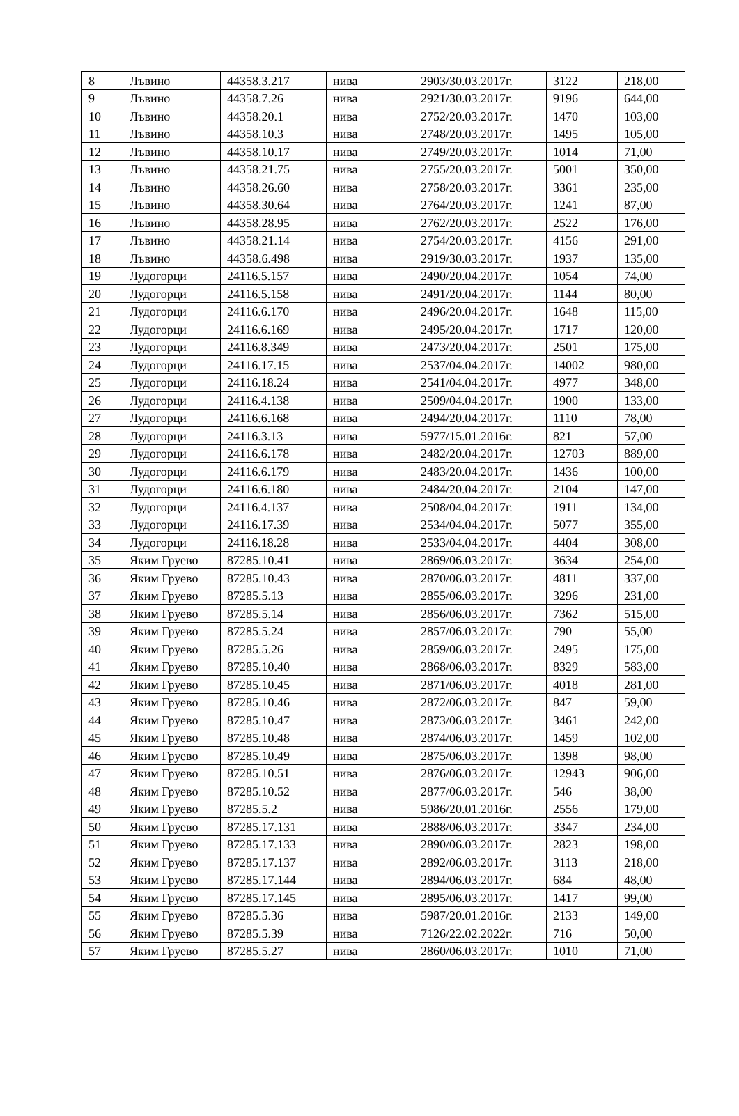| 8 | Лъвино | 44358.3.217 | нива | 2903/30.03.2017г. | 3122 | 218,00 |
| 9 | Лъвино | 44358.7.26 | нива | 2921/30.03.2017г. | 9196 | 644,00 |
| 10 | Лъвино | 44358.20.1 | нива | 2752/20.03.2017г. | 1470 | 103,00 |
| 11 | Лъвино | 44358.10.3 | нива | 2748/20.03.2017г. | 1495 | 105,00 |
| 12 | Лъвино | 44358.10.17 | нива | 2749/20.03.2017г. | 1014 | 71,00 |
| 13 | Лъвино | 44358.21.75 | нива | 2755/20.03.2017г. | 5001 | 350,00 |
| 14 | Лъвино | 44358.26.60 | нива | 2758/20.03.2017г. | 3361 | 235,00 |
| 15 | Лъвино | 44358.30.64 | нива | 2764/20.03.2017г. | 1241 | 87,00 |
| 16 | Лъвино | 44358.28.95 | нива | 2762/20.03.2017г. | 2522 | 176,00 |
| 17 | Лъвино | 44358.21.14 | нива | 2754/20.03.2017г. | 4156 | 291,00 |
| 18 | Лъвино | 44358.6.498 | нива | 2919/30.03.2017г. | 1937 | 135,00 |
| 19 | Лудогорци | 24116.5.157 | нива | 2490/20.04.2017г. | 1054 | 74,00 |
| 20 | Лудогорци | 24116.5.158 | нива | 2491/20.04.2017г. | 1144 | 80,00 |
| 21 | Лудогорци | 24116.6.170 | нива | 2496/20.04.2017г. | 1648 | 115,00 |
| 22 | Лудогорци | 24116.6.169 | нива | 2495/20.04.2017г. | 1717 | 120,00 |
| 23 | Лудогорци | 24116.8.349 | нива | 2473/20.04.2017г. | 2501 | 175,00 |
| 24 | Лудогорци | 24116.17.15 | нива | 2537/04.04.2017г. | 14002 | 980,00 |
| 25 | Лудогорци | 24116.18.24 | нива | 2541/04.04.2017г. | 4977 | 348,00 |
| 26 | Лудогорци | 24116.4.138 | нива | 2509/04.04.2017г. | 1900 | 133,00 |
| 27 | Лудогорци | 24116.6.168 | нива | 2494/20.04.2017г. | 1110 | 78,00 |
| 28 | Лудогорци | 24116.3.13 | нива | 5977/15.01.2016г. | 821 | 57,00 |
| 29 | Лудогорци | 24116.6.178 | нива | 2482/20.04.2017г. | 12703 | 889,00 |
| 30 | Лудогорци | 24116.6.179 | нива | 2483/20.04.2017г. | 1436 | 100,00 |
| 31 | Лудогорци | 24116.6.180 | нива | 2484/20.04.2017г. | 2104 | 147,00 |
| 32 | Лудогорци | 24116.4.137 | нива | 2508/04.04.2017г. | 1911 | 134,00 |
| 33 | Лудогорци | 24116.17.39 | нива | 2534/04.04.2017г. | 5077 | 355,00 |
| 34 | Лудогорци | 24116.18.28 | нива | 2533/04.04.2017г. | 4404 | 308,00 |
| 35 | Яким Груево | 87285.10.41 | нива | 2869/06.03.2017г. | 3634 | 254,00 |
| 36 | Яким Груево | 87285.10.43 | нива | 2870/06.03.2017г. | 4811 | 337,00 |
| 37 | Яким Груево | 87285.5.13 | нива | 2855/06.03.2017г. | 3296 | 231,00 |
| 38 | Яким Груево | 87285.5.14 | нива | 2856/06.03.2017г. | 7362 | 515,00 |
| 39 | Яким Груево | 87285.5.24 | нива | 2857/06.03.2017г. | 790 | 55,00 |
| 40 | Яким Груево | 87285.5.26 | нива | 2859/06.03.2017г. | 2495 | 175,00 |
| 41 | Яким Груево | 87285.10.40 | нива | 2868/06.03.2017г. | 8329 | 583,00 |
| 42 | Яким Груево | 87285.10.45 | нива | 2871/06.03.2017г. | 4018 | 281,00 |
| 43 | Яким Груево | 87285.10.46 | нива | 2872/06.03.2017г. | 847 | 59,00 |
| 44 | Яким Груево | 87285.10.47 | нива | 2873/06.03.2017г. | 3461 | 242,00 |
| 45 | Яким Груево | 87285.10.48 | нива | 2874/06.03.2017г. | 1459 | 102,00 |
| 46 | Яким Груево | 87285.10.49 | нива | 2875/06.03.2017г. | 1398 | 98,00 |
| 47 | Яким Груево | 87285.10.51 | нива | 2876/06.03.2017г. | 12943 | 906,00 |
| 48 | Яким Груево | 87285.10.52 | нива | 2877/06.03.2017г. | 546 | 38,00 |
| 49 | Яким Груево | 87285.5.2 | нива | 5986/20.01.2016г. | 2556 | 179,00 |
| 50 | Яким Груево | 87285.17.131 | нива | 2888/06.03.2017г. | 3347 | 234,00 |
| 51 | Яким Груево | 87285.17.133 | нива | 2890/06.03.2017г. | 2823 | 198,00 |
| 52 | Яким Груево | 87285.17.137 | нива | 2892/06.03.2017г. | 3113 | 218,00 |
| 53 | Яким Груево | 87285.17.144 | нива | 2894/06.03.2017г. | 684 | 48,00 |
| 54 | Яким Груево | 87285.17.145 | нива | 2895/06.03.2017г. | 1417 | 99,00 |
| 55 | Яким Груево | 87285.5.36 | нива | 5987/20.01.2016г. | 2133 | 149,00 |
| 56 | Яким Груево | 87285.5.39 | нива | 7126/22.02.2022г. | 716 | 50,00 |
| 57 | Яким Груево | 87285.5.27 | нива | 2860/06.03.2017г. | 1010 | 71,00 |